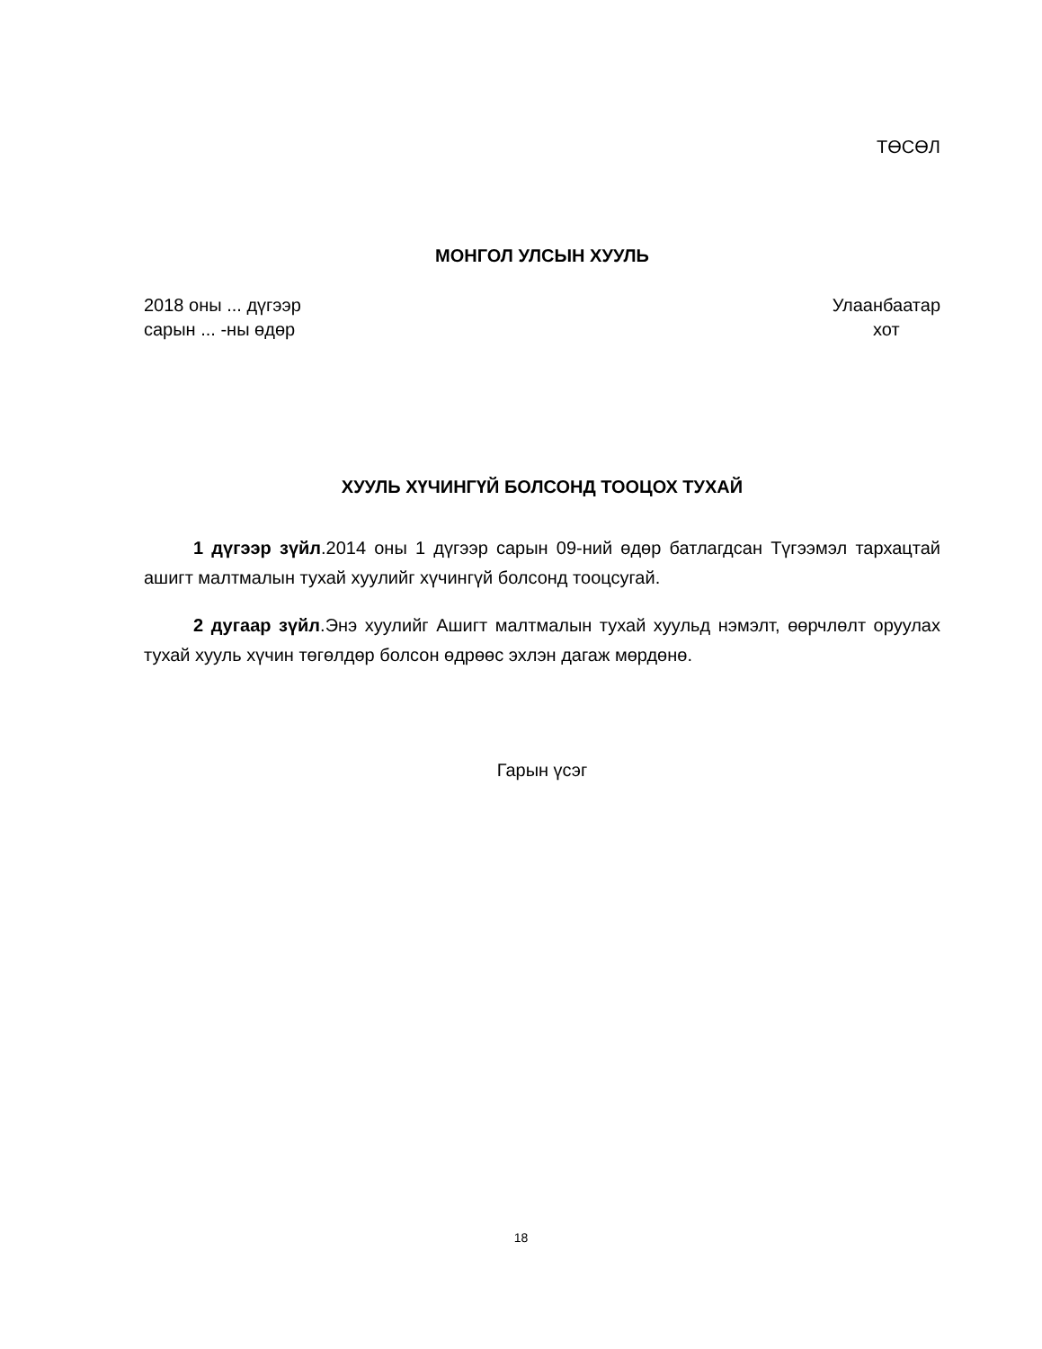ТӨСӨЛ
МОНГОЛ УЛСЫН ХУУЛЬ
2018 оны ... дүгээр
сарын ... -ны өдөр
Улаанбаатар
хот
ХУУЛЬ ХҮЧИНГҮЙ БОЛСОНД ТООЦОХ ТУХАЙ
1 дүгээр зүйл.2014 оны 1 дүгээр сарын 09-ний өдөр батлагдсан Түгээмэл тархацтай ашигт малтмалын тухай хуулийг хүчингүй болсонд тооцсугай.
2 дугаар зүйл.Энэ хуулийг Ашигт малтмалын тухай хуульд нэмэлт, өөрчлөлт оруулах тухай хууль хүчин төгөлдөр болсон өдрөөс эхлэн дагаж мөрдөнө.
Гарын үсэг
18